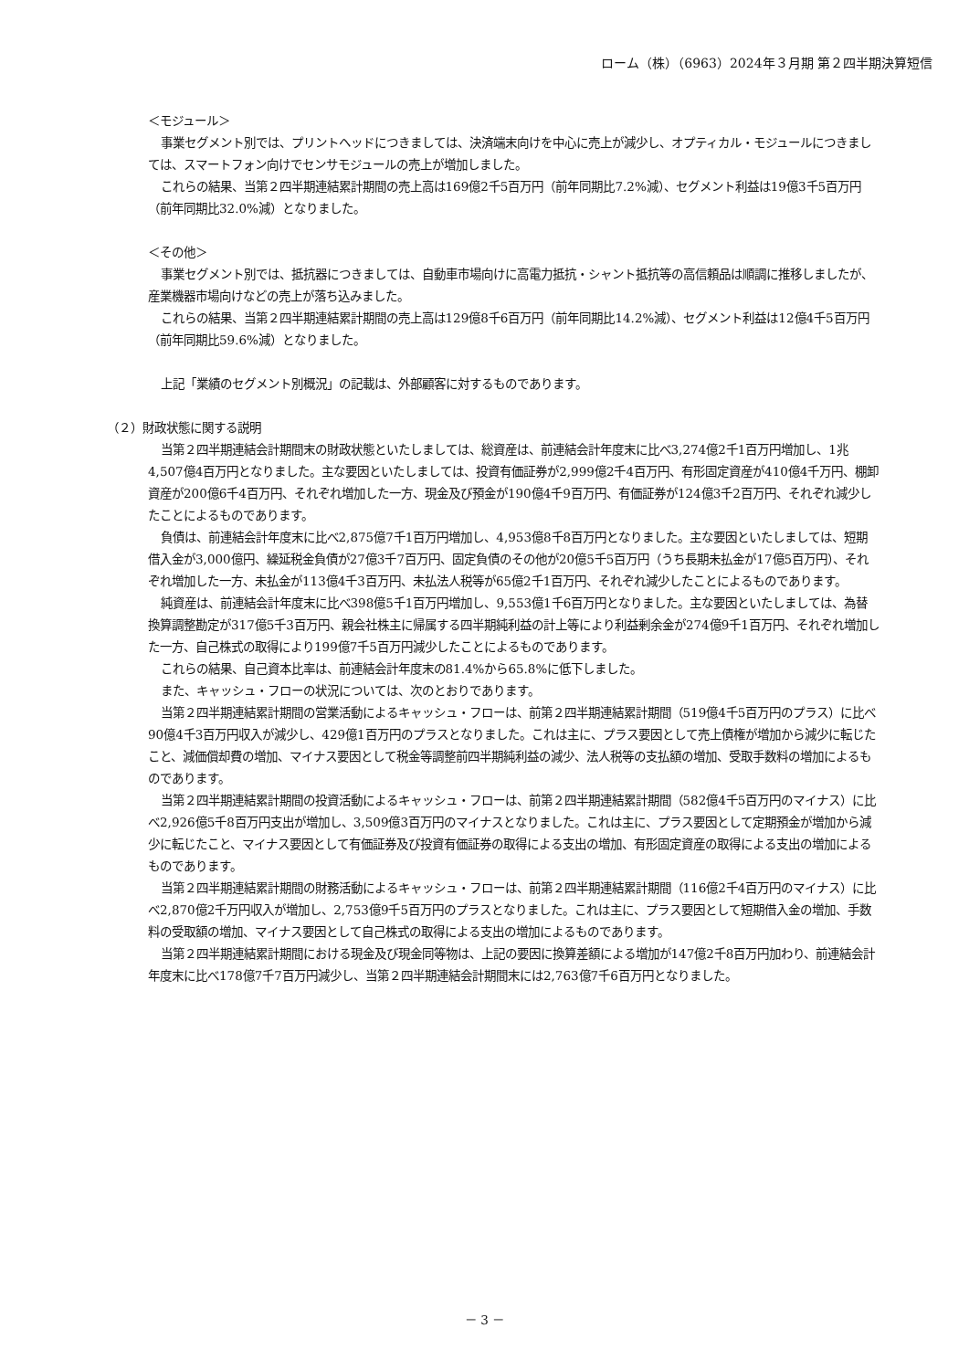ローム（株）（6963）2024年３月期 第２四半期決算短信
＜モジュール＞
事業セグメント別では、プリントヘッドにつきましては、決済端末向けを中心に売上が減少し、オプティカル・モジュールにつきましては、スマートフォン向けでセンサモジュールの売上が増加しました。
これらの結果、当第２四半期連結累計期間の売上高は169億2千5百万円（前年同期比7.2%減）、セグメント利益は19億3千5百万円（前年同期比32.0%減）となりました。
＜その他＞
事業セグメント別では、抵抗器につきましては、自動車市場向けに高電力抵抗・シャント抵抗等の高信頼品は順調に推移しましたが、産業機器市場向けなどの売上が落ち込みました。
これらの結果、当第２四半期連結累計期間の売上高は129億8千6百万円（前年同期比14.2%減）、セグメント利益は12億4千5百万円（前年同期比59.6%減）となりました。
上記「業績のセグメント別概況」の記載は、外部顧客に対するものであります。
（２）財政状態に関する説明
当第２四半期連結会計期間末の財政状態といたしましては、総資産は、前連結会計年度末に比べ3,274億2千1百万円増加し、1兆4,507億4百万円となりました。主な要因といたしましては、投資有価証券が2,999億2千4百万円、有形固定資産が410億4千万円、棚卸資産が200億6千4百万円、それぞれ増加した一方、現金及び預金が190億4千9百万円、有価証券が124億3千2百万円、それぞれ減少したことによるものであります。
負債は、前連結会計年度末に比べ2,875億7千1百万円増加し、4,953億8千8百万円となりました。主な要因といたしましては、短期借入金が3,000億円、繰延税金負債が27億3千7百万円、固定負債のその他が20億5千5百万円（うち長期未払金が17億5百万円）、それぞれ増加した一方、未払金が113億4千3百万円、未払法人税等が65億2千1百万円、それぞれ減少したことによるものであります。
純資産は、前連結会計年度末に比べ398億5千1百万円増加し、9,553億1千6百万円となりました。主な要因といたしましては、為替換算調整勘定が317億5千3百万円、親会社株主に帰属する四半期純利益の計上等により利益剰余金が274億9千1百万円、それぞれ増加した一方、自己株式の取得により199億7千5百万円減少したことによるものであります。
これらの結果、自己資本比率は、前連結会計年度末の81.4%から65.8%に低下しました。
また、キャッシュ・フローの状況については、次のとおりであります。
当第２四半期連結累計期間の営業活動によるキャッシュ・フローは、前第２四半期連結累計期間（519億4千5百万円のプラス）に比べ90億4千3百万円収入が減少し、429億1百万円のプラスとなりました。これは主に、プラス要因として売上債権が増加から減少に転じたこと、減価償却費の増加、マイナス要因として税金等調整前四半期純利益の減少、法人税等の支払額の増加、受取手数料の増加によるものであります。
当第２四半期連結累計期間の投資活動によるキャッシュ・フローは、前第２四半期連結累計期間（582億4千5百万円のマイナス）に比べ2,926億5千8百万円支出が増加し、3,509億3百万円のマイナスとなりました。これは主に、プラス要因として定期預金が増加から減少に転じたこと、マイナス要因として有価証券及び投資有価証券の取得による支出の増加、有形固定資産の取得による支出の増加によるものであります。
当第２四半期連結累計期間の財務活動によるキャッシュ・フローは、前第２四半期連結累計期間（116億2千4百万円のマイナス）に比べ2,870億2千万円収入が増加し、2,753億9千5百万円のプラスとなりました。これは主に、プラス要因として短期借入金の増加、手数料の受取額の増加、マイナス要因として自己株式の取得による支出の増加によるものであります。
当第２四半期連結累計期間における現金及び現金同等物は、上記の要因に換算差額による増加が147億2千8百万円加わり、前連結会計年度末に比べ178億7千7百万円減少し、当第２四半期連結会計期間末には2,763億7千6百万円となりました。
－ 3 －